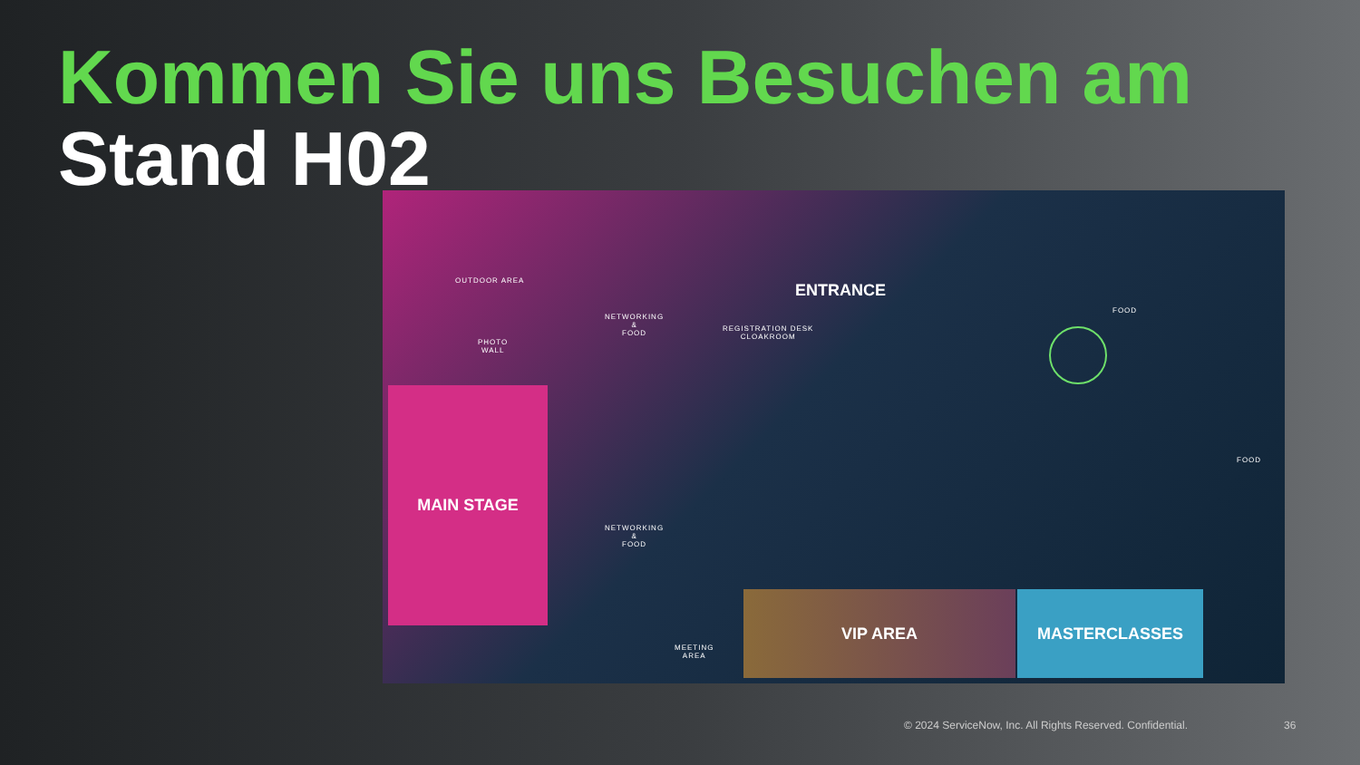Kommen Sie uns Besuchen am
Stand H02
OUTDOOR AREA
PHOTO
WALL
NETWORKING
&
FOOD
ENTRANCE
REGISTRATION DESK
CLOAKROOM
FOOD
FOOD
MAIN STAGE
NETWORKING
&
FOOD
MEETING
AREA
VIP AREA MASTERCLASSES
© 2024 ServiceNow, Inc. All Rights Reserved. Confidential.
36